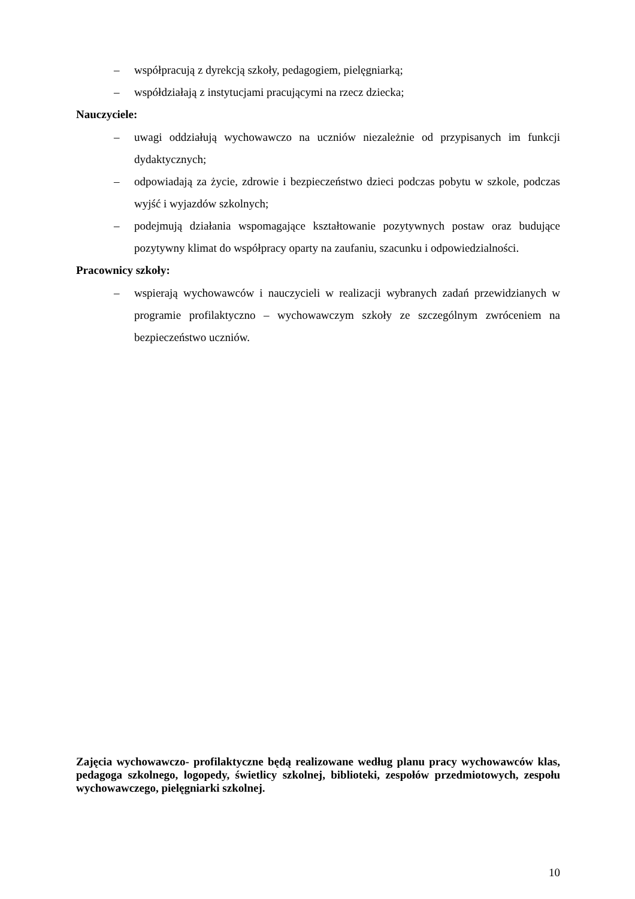– współpracują z dyrekcją szkoły, pedagogiem, pielęgniarką;
– współdziałają z instytucjami pracującymi na rzecz dziecka;
Nauczyciele:
– uwagi oddziałują wychowawczo na uczniów niezależnie od przypisanych im funkcji dydaktycznych;
– odpowiadają za życie, zdrowie i bezpieczeństwo dzieci podczas pobytu w szkole, podczas wyjść i wyjazdów szkolnych;
– podejmują działania wspomagające kształtowanie pozytywnych postaw oraz budujące pozytywny klimat do współpracy oparty na zaufaniu, szacunku i odpowiedzialności.
Pracownicy szkoły:
– wspierają wychowawców i nauczycieli w realizacji wybranych zadań przewidzianych w programie profilaktyczno – wychowawczym szkoły ze szczególnym zwróceniem na bezpieczeństwo uczniów.
Zajęcia wychowawczo- profilaktyczne będą realizowane według planu pracy wychowawców klas, pedagoga szkolnego, logopedy, świetlicy szkolnej, biblioteki, zespołów przedmiotowych, zespołu wychowawczego, pielęgniarki szkolnej.
10